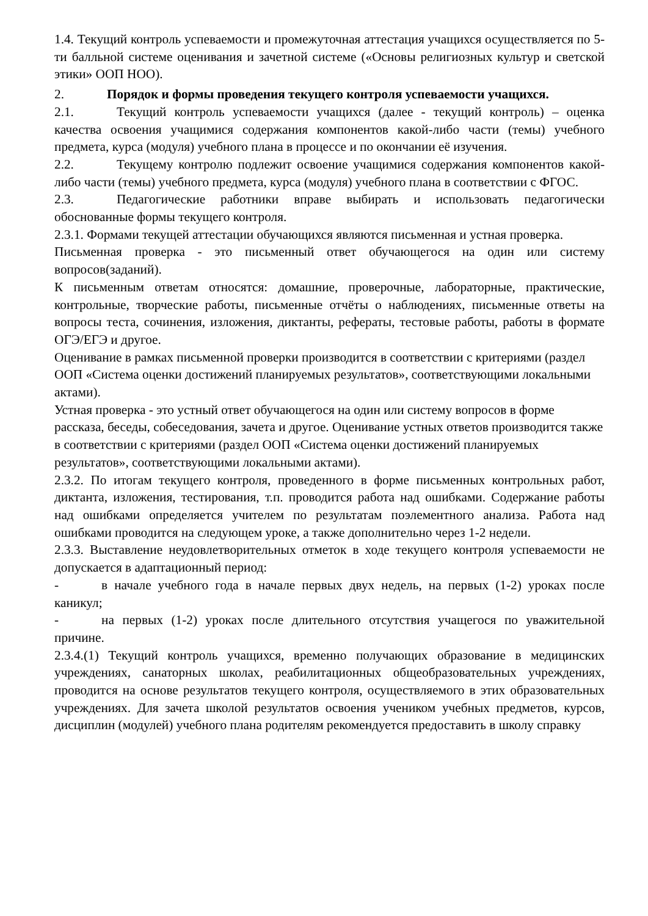1.4. Текущий контроль успеваемости и промежуточная аттестация учащихся осуществляется по 5-ти балльной системе оценивания и зачетной системе («Основы религиозных культур и светской этики» ООП НОО).
2. Порядок и формы проведения текущего контроля успеваемости учащихся.
2.1. Текущий контроль успеваемости учащихся (далее - текущий контроль) – оценка качества освоения учащимися содержания компонентов какой-либо части (темы) учебного предмета, курса (модуля) учебного плана в процессе и по окончании её изучения.
2.2. Текущему контролю подлежит освоение учащимися содержания компонентов какой-либо части (темы) учебного предмета, курса (модуля) учебного плана в соответствии с ФГОС.
2.3. Педагогические работники вправе выбирать и использовать педагогически обоснованные формы текущего контроля.
2.3.1. Формами текущей аттестации обучающихся являются письменная и устная проверка.
Письменная проверка - это письменный ответ обучающегося на один или систему вопросов(заданий).
К письменным ответам относятся: домашние, проверочные, лабораторные, практические, контрольные, творческие работы, письменные отчёты о наблюдениях, письменные ответы на вопросы теста, сочинения, изложения, диктанты, рефераты, тестовые работы, работы в формате ОГЭ/ЕГЭ и другое.
Оценивание в рамках письменной проверки производится в соответствии с критериями (раздел ООП «Система оценки достижений планируемых результатов», соответствующими локальными актами).
Устная проверка - это устный ответ обучающегося на один или систему вопросов в форме рассказа, беседы, собеседования, зачета и другое. Оценивание устных ответов производится также в соответствии с критериями (раздел ООП «Система оценки достижений планируемых результатов», соответствующими локальными актами).
2.3.2. По итогам текущего контроля, проведенного в форме письменных контрольных работ, диктанта, изложения, тестирования, т.п. проводится работа над ошибками. Содержание работы над ошибками определяется учителем по результатам поэлементного анализа. Работа над ошибками проводится на следующем уроке, а также дополнительно через 1-2 недели.
2.3.3. Выставление неудовлетворительных отметок в ходе текущего контроля успеваемости не допускается в адаптационный период:
- в начале учебного года в начале первых двух недель, на первых (1-2) уроках после каникул;
- на первых (1-2) уроках после длительного отсутствия учащегося по уважительной причине.
2.3.4.(1) Текущий контроль учащихся, временно получающих образование в медицинских учреждениях, санаторных школах, реабилитационных общеобразовательных учреждениях, проводится на основе результатов текущего контроля, осуществляемого в этих образовательных учреждениях. Для зачета школой результатов освоения учеником учебных предметов, курсов, дисциплин (модулей) учебного плана родителям рекомендуется предоставить в школу справку